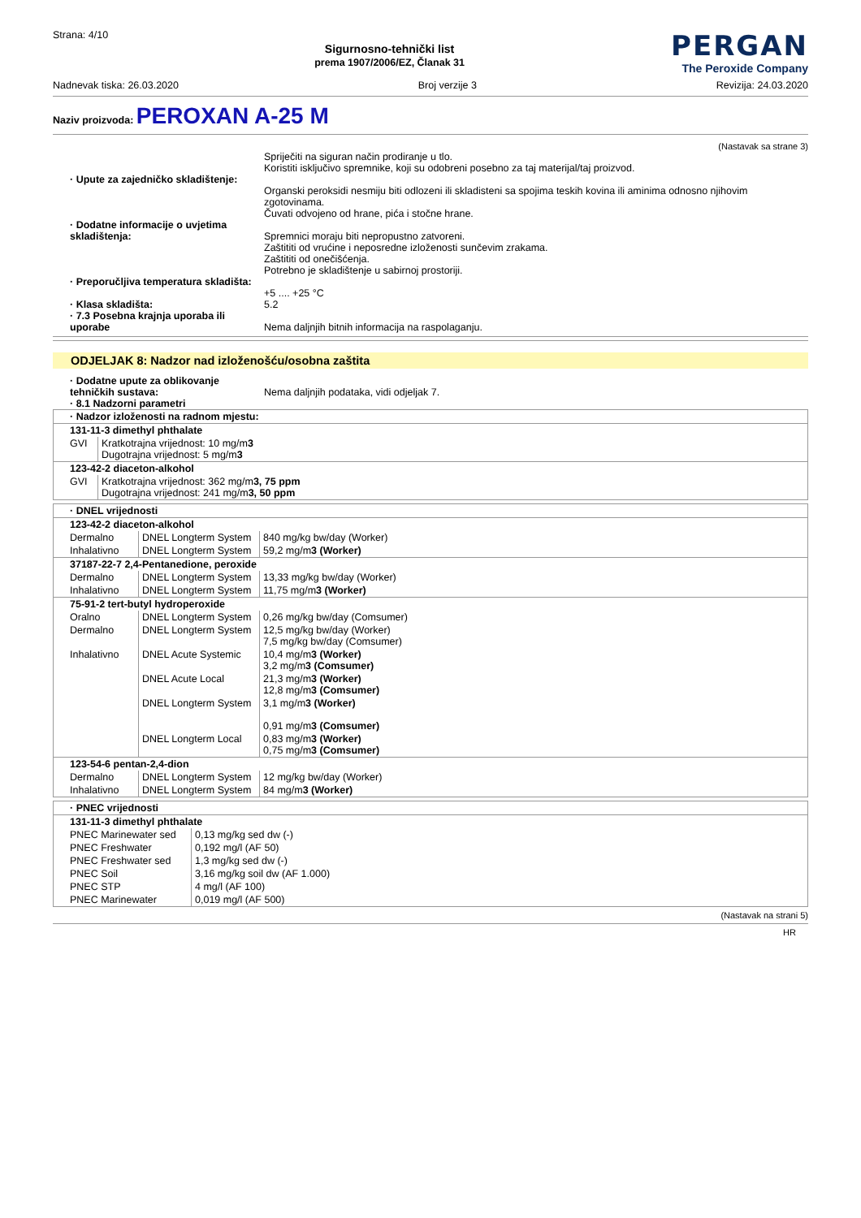Strana: 4/10
Sigurnosno-tehnički list
prema 1907/2006/EZ, Članak 31
PERGAN
The Peroxide Company
Nadnevak tiska: 26.03.2020 Broj verzije 3 Revizija: 24.03.2020
Naziv proizvoda: PEROXAN A-25 M
(Nastavak sa strane 3)
Spriječiti na siguran način prodiranje u tlo.
Koristiti isključivo spremnike, koji su odobreni posebno za taj materijal/taj proizvod.
· Upute za zajedničko skladištenje:
Organski peroksidi nesmiju biti odlozeni ili skladisteni sa spojima teskih kovina ili aminima odnosno njihovim zgotovinama.
Čuvati odvojeno od hrane, pića i stočne hrane.
· Dodatne informacije o uvjetima skladištenja:
Spremnici moraju biti nepropustno zatvoreni.
Zaštititi od vrućine i neposredne izloženosti sunčevim zrakama.
Zaštititi od onečišćenja.
Potrebno je skladištenje u sabirnoj prostoriji.
· Preporučljiva temperatura skladišta:
+5 .... +25 °C
· Klasa skladišta:
5.2
· 7.3 Posebna krajnja uporaba ili uporabe
Nema daljnjih bitnih informacija na raspolaganju.
ODJELJAK 8: Nadzor nad izloženošću/osobna zaštita
· Dodatne upute za oblikovanje tehničkih sustava:
Nema daljnjih podataka, vidi odjeljak 7.
· 8.1 Nadzorni parametri
| · Nadzor izloženosti na radnom mjestu: | |
| --- | --- |
| 131-11-3 dimethyl phthalate | |
| GVI | Kratkotrajna vrijednost: 10 mg/m 3 Dugotrajna vrijednost: 5 mg/m 3 |
| 123-42-2 diaceton-alkohol | |
| GVI | Kratkotrajna vrijednost: 362 mg/m 3, 75 ppm Dugotrajna vrijednost: 241 mg/m 3, 50 ppm |
| · DNEL vrijednosti | | |
| --- | --- | --- |
| 123-42-2 diaceton-alkohol | | |
| Dermalno | DNEL Longterm System | 840 mg/kg bw/day (Worker) |
| Inhalativno | DNEL Longterm System | 59,2 mg/m 3 (Worker) |
| 37187-22-7 2,4-Pentanedione, peroxide | | |
| Dermalno | DNEL Longterm System | 13,33 mg/kg bw/day (Worker) |
| Inhalativno | DNEL Longterm System | 11,75 mg/m 3 (Worker) |
| 75-91-2 tert-butyl hydroperoxide | | |
| Oralno | DNEL Longterm System | 0,26 mg/kg bw/day (Comsumer) |
| Dermalno | DNEL Longterm System | 12,5 mg/kg bw/day (Worker) 7,5 mg/kg bw/day (Comsumer) |
| Inhalativno | DNEL Acute Systemic | 10,4 mg/m 3 (Worker) 3,2 mg/m 3 (Comsumer) |
| | DNEL Acute Local | 21,3 mg/m 3 (Worker) 12,8 mg/m 3 (Comsumer) |
| | DNEL Longterm System | 3,1 mg/m 3 (Worker) 0,91 mg/m 3 (Comsumer) |
| | DNEL Longterm Local | 0,83 mg/m 3 (Worker) 0,75 mg/m 3 (Comsumer) |
| 123-54-6 pentan-2,4-dion | | |
| Dermalno | DNEL Longterm System | 12 mg/kg bw/day (Worker) |
| Inhalativno | DNEL Longterm System | 84 mg/m 3 (Worker) |
| · PNEC vrijednosti | |
| --- | --- |
| 131-11-3 dimethyl phthalate | |
| PNEC Marinewater sed | 0,13 mg/kg sed dw (-) |
| PNEC Freshwater | 0,192 mg/l (AF 50) |
| PNEC Freshwater sed | 1,3 mg/kg sed dw (-) |
| PNEC Soil | 3,16 mg/kg soil dw (AF 1.000) |
| PNEC STP | 4 mg/l (AF 100) |
| PNEC Marinewater | 0,019 mg/l (AF 500) |
(Nastavak na strani 5)
HR